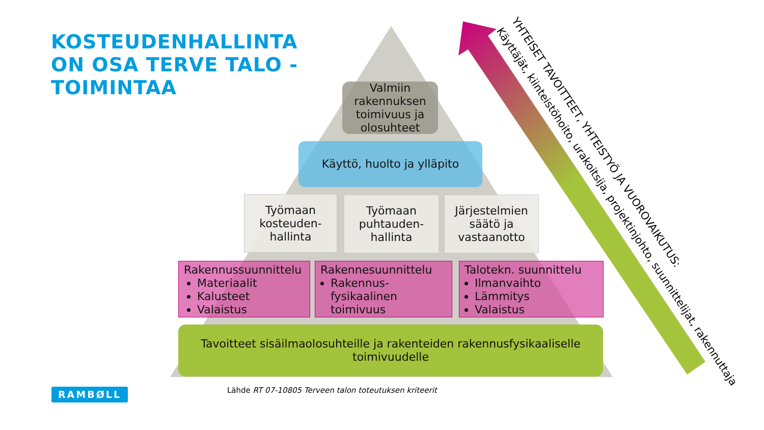KOSTEUDENHALLINTA
ON OSA TERVE TALO -
TOIMINTAA
Valmiin rakennuksen toimivuus ja olosuhteet
Käyttö, huolto ja ylläpito
Työmaan kosteuden-hallinta
Työmaan puhtauden-hallinta
Järjestelmien säätö ja vastaanotto
Rakennussuunnittelu
Materiaalit
Kalusteet
Valaistus
Rakennesuunnittelu
Rakennus-fysikaalinen toimivuus
Talotekn. suunnittelu
Ilmanvaihto
Lämmitys
Valaistus
Tavoitteet sisäilmaolosuhteille ja rakenteiden rakennusfysikaaliselle toimivuudelle
YHTEISET TAVOITTEET, YHTEISTYÖ JA VUOROVAIKUTUS:
Käyttäjät, kiinteistöhoito, urakoitsija, projektinjohto, suunnittelijat, rakennuttaja
RAMBØLL
Lähde RT 07-10805 Terveen talon toteutuksen kriteerit